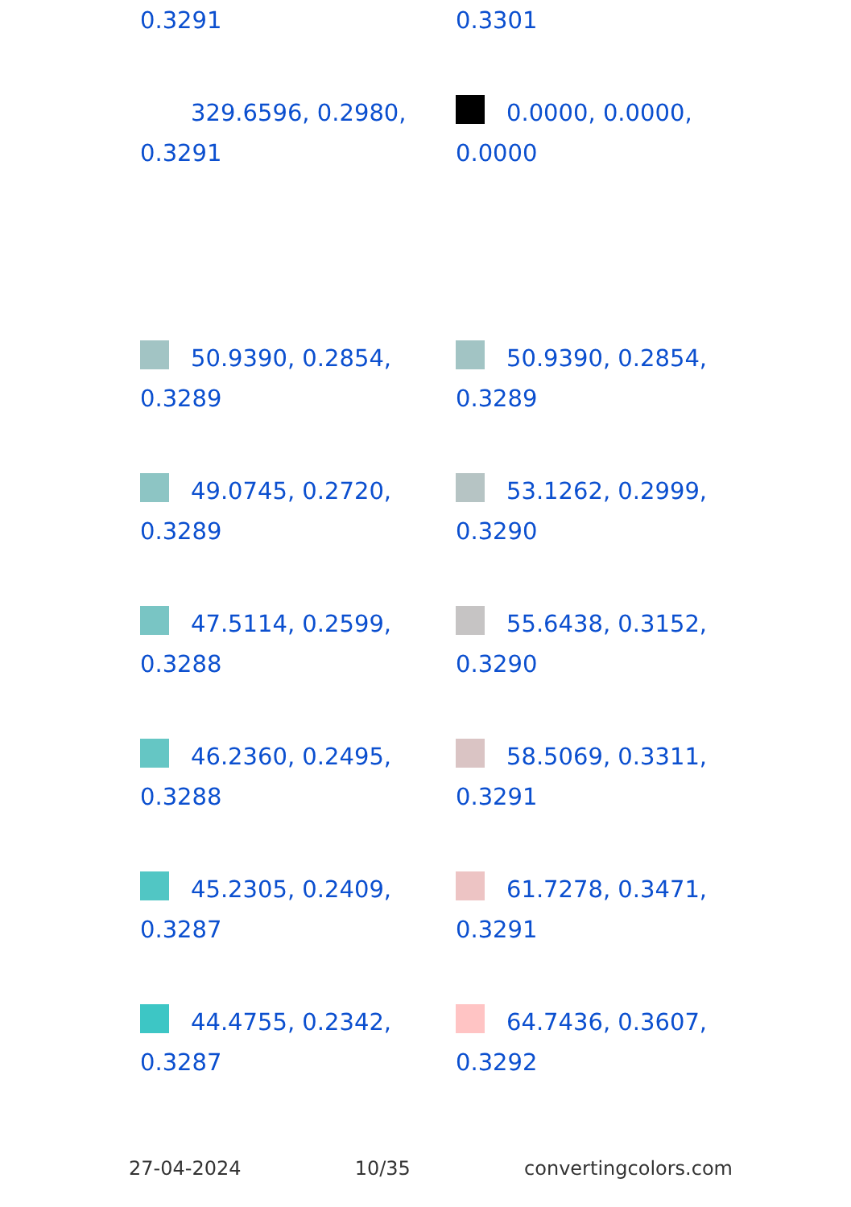0.3291 0.3301
329.6596, 0.2980, 0.3291
0.0000, 0.0000, 0.0000
50.9390, 0.2854, 0.3289
50.9390, 0.2854, 0.3289
49.0745, 0.2720, 0.3289
53.1262, 0.2999, 0.3290
47.5114, 0.2599, 0.3288
55.6438, 0.3152, 0.3290
46.2360, 0.2495, 0.3288
58.5069, 0.3311, 0.3291
45.2305, 0.2409, 0.3287
61.7278, 0.3471, 0.3291
44.4755, 0.2342, 0.3287
64.7436, 0.3607, 0.3292
27-04-2024 10/35 convertingcolors.com